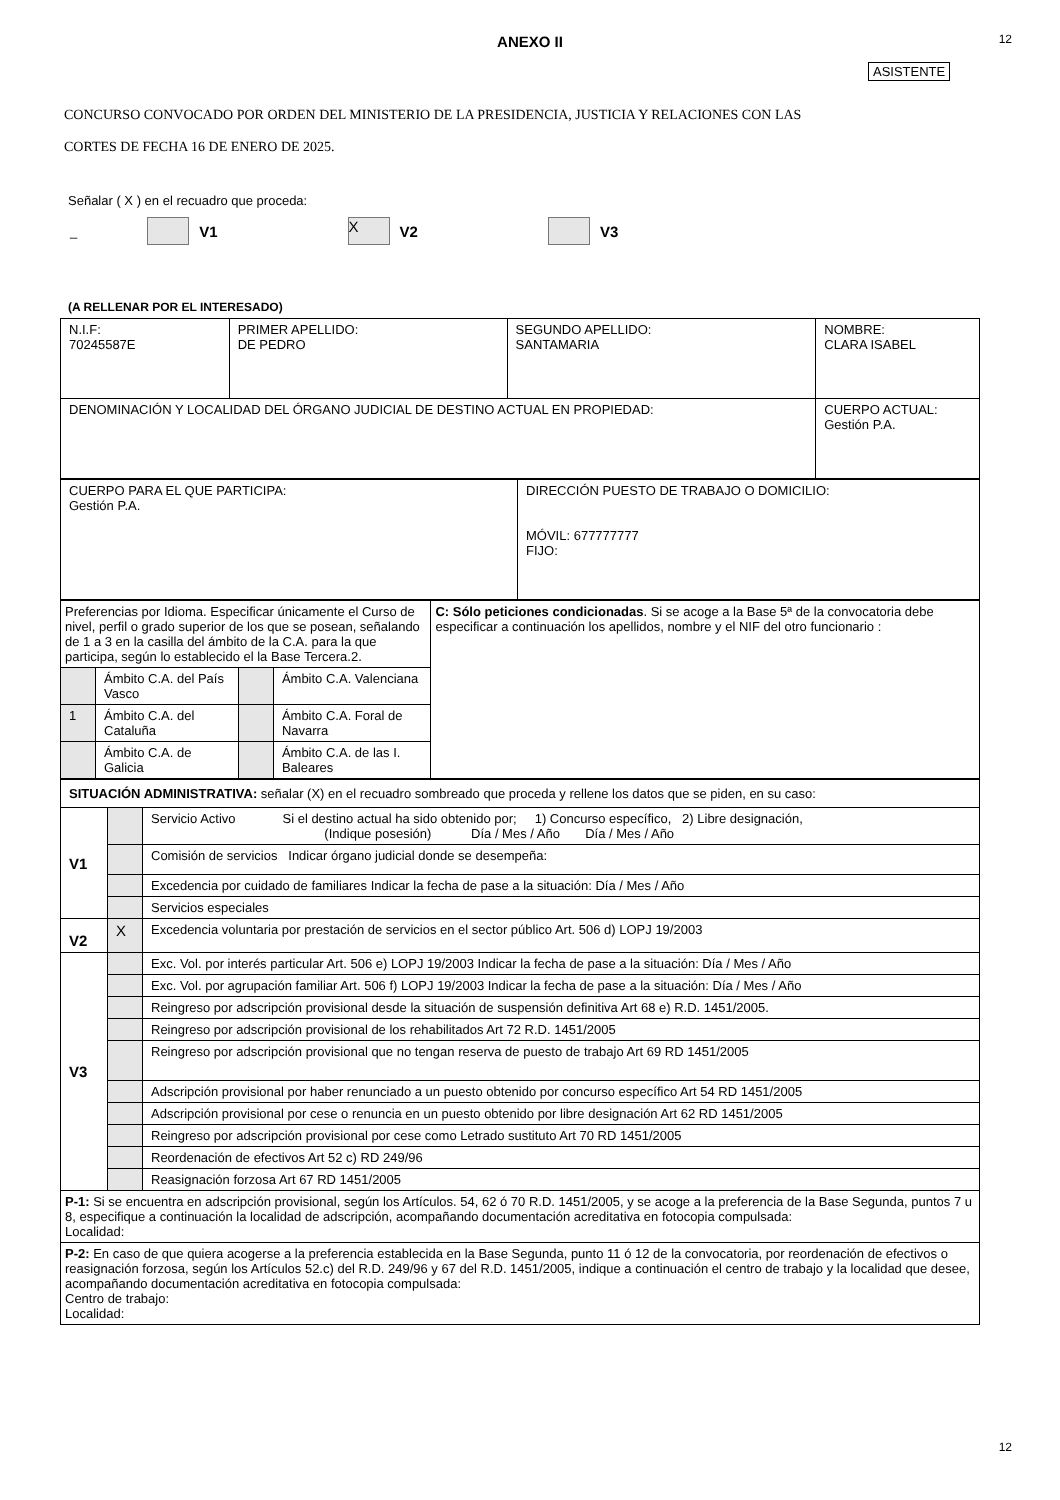12
ANEXO II
ASISTENTE
CONCURSO CONVOCADO POR ORDEN DEL MINISTERIO DE LA PRESIDENCIA, JUSTICIA Y RELACIONES CON LAS
CORTES DE FECHA 16 DE ENERO DE 2025.
Señalar ( X ) en el recuadro que proceda:
_ V1 X V2 V3
(A RELLENAR POR EL INTERESADO)
| N.I.F: 70245587E | PRIMER APELLIDO: DE PEDRO | SEGUNDO APELLIDO: SANTAMARIA | NOMBRE: CLARA ISABEL |
| DENOMINACIÓN Y LOCALIDAD DEL ÓRGANO JUDICIAL DE DESTINO ACTUAL EN PROPIEDAD: | | | CUERPO ACTUAL: Gestión P.A. |
| CUERPO PARA EL QUE PARTICIPA: Gestión P.A. | DIRECCIÓN PUESTO DE TRABAJO O DOMICILIO: MÓVIL: 677777777 FIJO: |
| Preferencias por Idioma. Especificar únicamente el Curso de nivel, perfil o grado superior de los que se posean, señalando de 1 a 3 en la casilla del ámbito de la C.A. para la que participa, según lo establecido el la Base Tercera.2. | | | | C: Sólo peticiones condicionadas . Si se acoge a la Base 5ª de la convocatoria debe especificar a continuación los apellidos, nombre y el NIF del otro funcionario : |
| | Ámbito C.A. del País Vasco | | Ámbito C.A. Valenciana | |
| 1 | Ámbito C.A. del Cataluña | | Ámbito C.A. Foral de Navarra | |
| | Ámbito C.A. de Galicia | | Ámbito C.A. de las I. Baleares | |
| SITUACIÓN ADMINISTRATIVA: señalar (X) en el recuadro sombreado que proceda y rellene los datos que se piden, en su caso: | | |
| V1 | | Servicio Activo Si el destino actual ha sido obtenido por; 1) Concurso específico, 2) Libre designación, (Indique posesión) Día / Mes / Año Día / Mes / Año |
| | | Comisión de servicios Indicar órgano judicial donde se desempeña: |
| | | Excedencia por cuidado de familiares Indicar la fecha de pase a la situación: Día / Mes / Año |
| | | Servicios especiales |
| V2 | X | Excedencia voluntaria por prestación de servicios en el sector público Art. 506 d) LOPJ 19/2003 |
| V3 | | Exc. Vol. por interés particular Art. 506 e) LOPJ 19/2003 Indicar la fecha de pase a la situación: Día / Mes / Año |
| | | Exc. Vol. por agrupación familiar Art. 506 f) LOPJ 19/2003 Indicar la fecha de pase a la situación: Día / Mes / Año |
| | | Reingreso por adscripción provisional desde la situación de suspensión definitiva Art 68 e) R.D. 1451/2005. |
| | | Reingreso por adscripción provisional de los rehabilitados Art 72 R.D. 1451/2005 |
| | | Reingreso por adscripción provisional que no tengan reserva de puesto de trabajo Art 69 RD 1451/2005 |
| | | Adscripción provisional por haber renunciado a un puesto obtenido por concurso específico Art 54 RD 1451/2005 |
| | | Adscripción provisional por cese o renuncia en un puesto obtenido por libre designación Art 62 RD 1451/2005 |
| | | Reingreso por adscripción provisional por cese como Letrado sustituto Art 70 RD 1451/2005 |
| | | Reordenación de efectivos Art 52 c) RD 249/96 |
| | | Reasignación forzosa Art 67 RD 1451/2005 |
| P-1: Si se encuentra en adscripción provisional, según los Artículos. 54, 62 ó 70 R.D. 1451/2005, y se acoge a la preferencia de la Base Segunda, puntos 7 u 8, especifique a continuación la localidad de adscripción, acompañando documentación acreditativa en fotocopia compulsada: Localidad: | | |
| P-2: En caso de que quiera acogerse a la preferencia establecida en la Base Segunda, punto 11 ó 12 de la convocatoria, por reordenación de efectivos o reasignación forzosa, según los Artículos 52.c) del R.D. 249/96 y 67 del R.D. 1451/2005, indique a continuación el centro de trabajo y la localidad que desee, acompañando documentación acreditativa en fotocopia compulsada: Centro de trabajo: Localidad: | | |
12